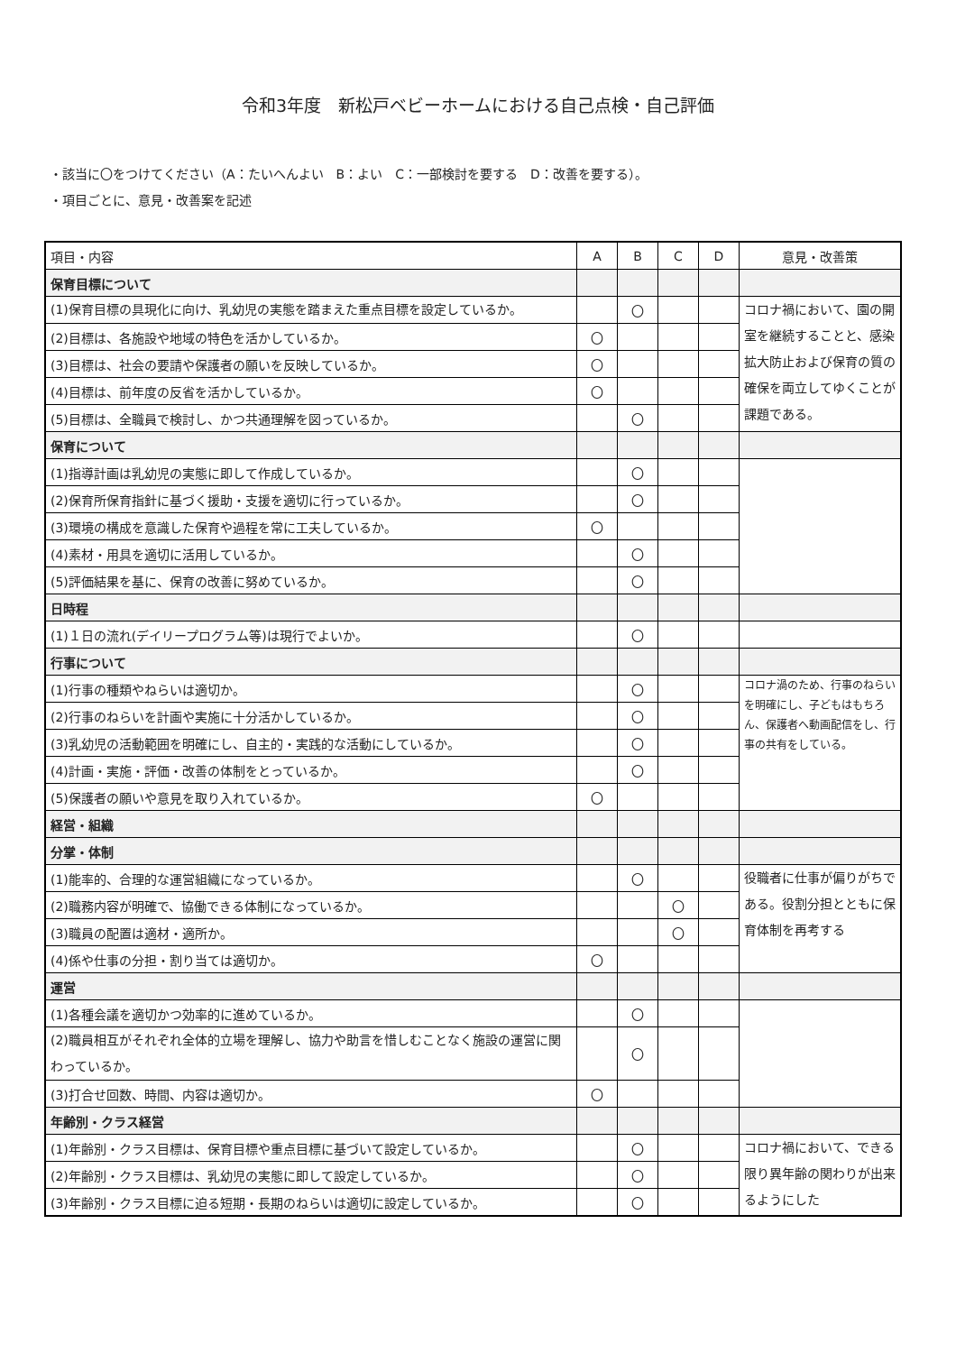令和3年度　新松戸ベビーホームにおける自己点検・自己評価
・該当に〇をつけてください（A：たいへんよい　B：よい　C：一部検討を要する　D：改善を要する）。
・項目ごとに、意見・改善案を記述
| 項目・内容 | A | B | C | D | 意見・改善策 |
| --- | --- | --- | --- | --- | --- |
| 保育目標について | | | | | |
| (1)保育目標の具現化に向け、乳幼児の実態を踏まえた重点目標を設定しているか。 | | 〇 | | | コロナ禍において、園の開室を継続することと、感染拡大防止および保育の質の確保を両立してゆくことが課題である。 |
| (2)目標は、各施設や地域の特色を活かしているか。 | 〇 | | | | |
| (3)目標は、社会の要請や保護者の願いを反映しているか。 | 〇 | | | | |
| (4)目標は、前年度の反省を活かしているか。 | 〇 | | | | |
| (5)目標は、全職員で検討し、かつ共通理解を図っているか。 | | 〇 | | | |
| 保育について | | | | | |
| (1)指導計画は乳幼児の実態に即して作成しているか。 | | 〇 | | | |
| (2)保育所保育指針に基づく援助・支援を適切に行っているか。 | | 〇 | | | |
| (3)環境の構成を意識した保育や過程を常に工夫しているか。 | 〇 | | | | |
| (4)素材・用具を適切に活用しているか。 | | 〇 | | | |
| (5)評価結果を基に、保育の改善に努めているか。 | | 〇 | | | |
| 日時程 | | | | | |
| (1)１日の流れ(デイリープログラム等)は現行でよいか。 | | 〇 | | | |
| 行事について | | | | | |
| (1)行事の種類やねらいは適切か。 | | 〇 | | | コロナ渦のため、行事のねらいを明確にし、子どもはもちろん、保護者へ動画配信をし、行事の共有をしている。 |
| (2)行事のねらいを計画や実施に十分活かしているか。 | | 〇 | | | |
| (3)乳幼児の活動範囲を明確にし、自主的・実践的な活動にしているか。 | | 〇 | | | |
| (4)計画・実施・評価・改善の体制をとっているか。 | | 〇 | | | |
| (5)保護者の願いや意見を取り入れているか。 | 〇 | | | | |
| 経営・組織 | | | | | |
| 分掌・体制 | | | | | |
| (1)能率的、合理的な運営組織になっているか。 | | 〇 | | | 役職者に仕事が偏りがちである。役割分担とともに保育体制を再考する |
| (2)職務内容が明確で、協働できる体制になっているか。 | | | 〇 | | |
| (3)職員の配置は適材・適所か。 | | | 〇 | | |
| (4)係や仕事の分担・割り当ては適切か。 | 〇 | | | | |
| 運営 | | | | | |
| (1)各種会議を適切かつ効率的に進めているか。 | | 〇 | | | |
| (2)職員相互がそれぞれ全体的立場を理解し、協力や助言を惜しむことなく施設の運営に関わっているか。 | | 〇 | | | |
| (3)打合せ回数、時間、内容は適切か。 | 〇 | | | | |
| 年齢別・クラス経営 | | | | | |
| (1)年齢別・クラス目標は、保育目標や重点目標に基づいて設定しているか。 | | 〇 | | | コロナ禍において、できる限り異年齢の関わりが出来るようにした |
| (2)年齢別・クラス目標は、乳幼児の実態に即して設定しているか。 | | 〇 | | | |
| (3)年齢別・クラス目標に迫る短期・長期のねらいは適切に設定しているか。 | | 〇 | | | |